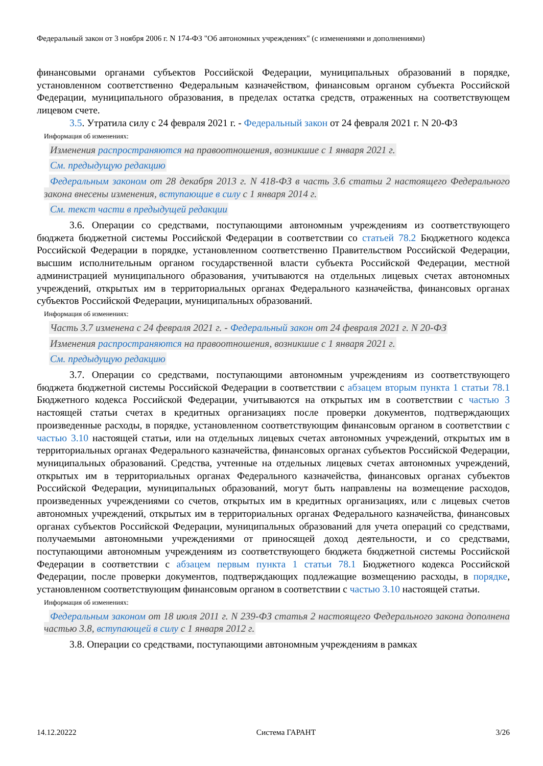Федеральный закон от 3 ноября 2006 г. N 174-ФЗ "Об автономных учреждениях" (с изменениями и дополнениями)
финансовыми органами субъектов Российской Федерации, муниципальных образований в порядке, установленном соответственно Федеральным казначейством, финансовым органом субъекта Российской Федерации, муниципального образования, в пределах остатка средств, отраженных на соответствующем лицевом счете.
3.5. Утратила силу с 24 февраля 2021 г. - Федеральный закон от 24 февраля 2021 г. N 20-ФЗ
Информация об изменениях:
Изменения распространяются на правоотношения, возникшие с 1 января 2021 г.
См. предыдущую редакцию
Федеральным законом от 28 декабря 2013 г. N 418-ФЗ в часть 3.6 статьи 2 настоящего Федерального закона внесены изменения, вступающие в силу с 1 января 2014 г.
См. текст части в предыдущей редакции
3.6. Операции со средствами, поступающими автономным учреждениям из соответствующего бюджета бюджетной системы Российской Федерации в соответствии со статьей 78.2 Бюджетного кодекса Российской Федерации в порядке, установленном соответственно Правительством Российской Федерации, высшим исполнительным органом государственной власти субъекта Российской Федерации, местной администрацией муниципального образования, учитываются на отдельных лицевых счетах автономных учреждений, открытых им в территориальных органах Федерального казначейства, финансовых органах субъектов Российской Федерации, муниципальных образований.
Информация об изменениях:
Часть 3.7 изменена с 24 февраля 2021 г. - Федеральный закон от 24 февраля 2021 г. N 20-ФЗ
Изменения распространяются на правоотношения, возникшие с 1 января 2021 г.
См. предыдущую редакцию
3.7. Операции со средствами, поступающими автономным учреждениям из соответствующего бюджета бюджетной системы Российской Федерации в соответствии с абзацем вторым пункта 1 статьи 78.1 Бюджетного кодекса Российской Федерации, учитываются на открытых им в соответствии с частью 3 настоящей статьи счетах в кредитных организациях после проверки документов, подтверждающих произведенные расходы, в порядке, установленном соответствующим финансовым органом в соответствии с частью 3.10 настоящей статьи, или на отдельных лицевых счетах автономных учреждений, открытых им в территориальных органах Федерального казначейства, финансовых органах субъектов Российской Федерации, муниципальных образований. Средства, учтенные на отдельных лицевых счетах автономных учреждений, открытых им в территориальных органах Федерального казначейства, финансовых органах субъектов Российской Федерации, муниципальных образований, могут быть направлены на возмещение расходов, произведенных учреждениями со счетов, открытых им в кредитных организациях, или с лицевых счетов автономных учреждений, открытых им в территориальных органах Федерального казначейства, финансовых органах субъектов Российской Федерации, муниципальных образований для учета операций со средствами, получаемыми автономными учреждениями от приносящей доход деятельности, и со средствами, поступающими автономным учреждениям из соответствующего бюджета бюджетной системы Российской Федерации в соответствии с абзацем первым пункта 1 статьи 78.1 Бюджетного кодекса Российской Федерации, после проверки документов, подтверждающих подлежащие возмещению расходы, в порядке, установленном соответствующим финансовым органом в соответствии с частью 3.10 настоящей статьи.
Информация об изменениях:
Федеральным законом от 18 июля 2011 г. N 239-ФЗ статья 2 настоящего Федерального закона дополнена частью 3.8, вступающей в силу с 1 января 2012 г.
3.8. Операции со средствами, поступающими автономным учреждениям в рамках
14.12.20222 Система ГАРАНТ 3/26